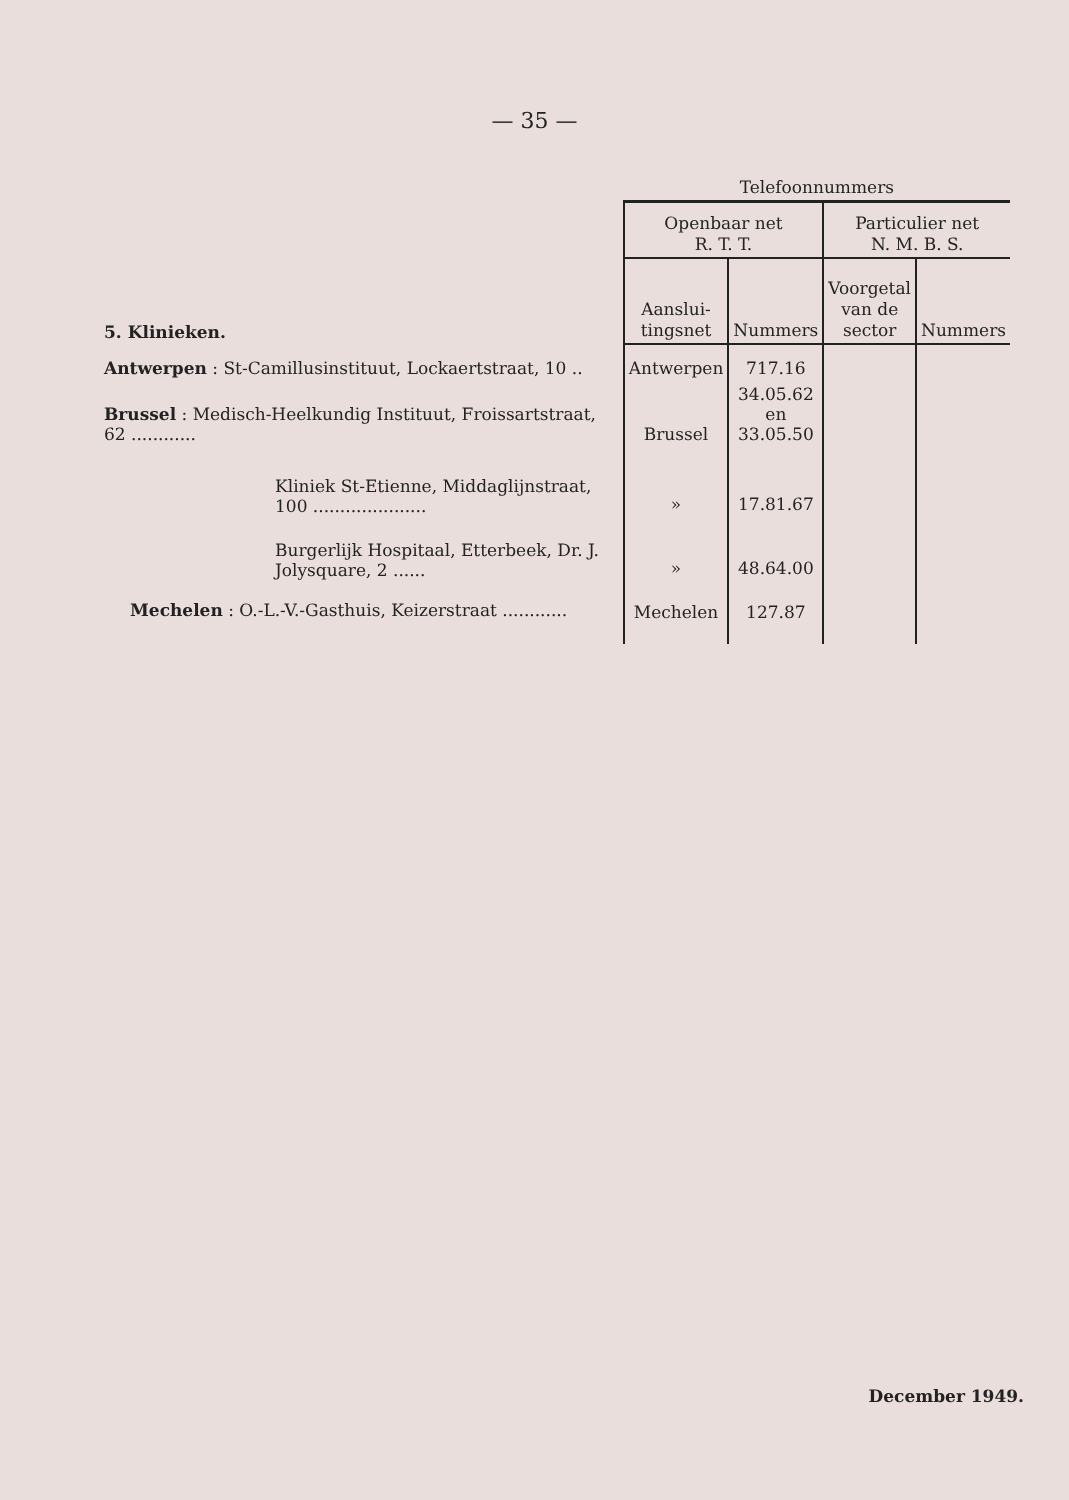— 35 —
| | Telefoonnummers | | | |
| --- | --- | --- | --- | --- |
| | Openbaar net R. T. T. | | Particulier net N. M. B. S. | |
| 5. Klinieken. | Aanslui- tingsnet | Nummers | Voorgetal van de sector | Nummers |
| Antwerpen : St-Camillusinstituut, Lockaertstraat, 10 .. | Antwerpen | 717.16 | | |
| Brussel : Medisch-Heelkundig Instituut, Froissartstraat, 62 ............ | Brussel | 34.05.62 en 33.05.50 | | |
| Kliniek St-Etienne, Middaglijnstraat, 100 ..................... | » | 17.81.67 | | |
| Burgerlijk Hospitaal, Etterbeek, Dr. J. Jolysquare, 2 ...... | » | 48.64.00 | | |
| Mechelen : O.-L.-V.-Gasthuis, Keizerstraat ............ | Mechelen | 127.87 | | |
December 1949.